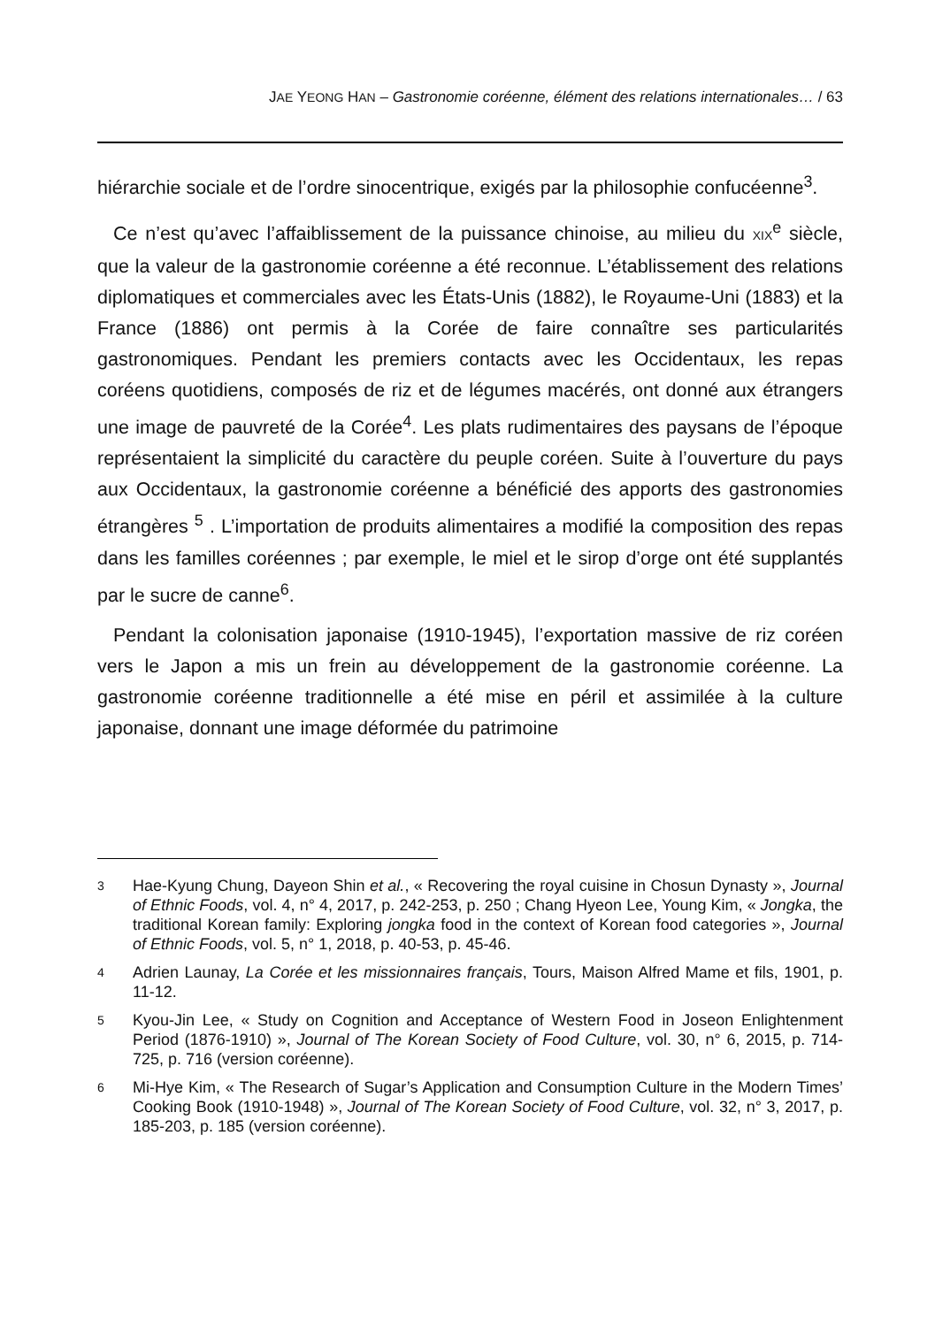JAE YEONG HAN – Gastronomie coréenne, élément des relations internationales… / 63
hiérarchie sociale et de l’ordre sinocentrique, exigés par la philosophie confucéenne<sup>3</sup>.
Ce n’est qu’avec l’affaiblissement de la puissance chinoise, au milieu du XIX<sup>e</sup> siècle, que la valeur de la gastronomie coréenne a été reconnue. L’établissement des relations diplomatiques et commerciales avec les États-Unis (1882), le Royaume-Uni (1883) et la France (1886) ont permis à la Corée de faire connaître ses particularités gastronomiques. Pendant les premiers contacts avec les Occidentaux, les repas coréens quotidiens, composés de riz et de légumes macérés, ont donné aux étrangers une image de pauvreté de la Corée<sup>4</sup>. Les plats rudimentaires des paysans de l’époque représentaient la simplicité du caractère du peuple coréen. Suite à l’ouverture du pays aux Occidentaux, la gastronomie coréenne a bénéficié des apports des gastronomies étrangères <sup>5</sup> . L’importation de produits alimentaires a modifié la composition des repas dans les familles coréennes ; par exemple, le miel et le sirop d’orge ont été supplantés par le sucre de canne<sup>6</sup>.
Pendant la colonisation japonaise (1910-1945), l’exportation massive de riz coréen vers le Japon a mis un frein au développement de la gastronomie coréenne. La gastronomie coréenne traditionnelle a été mise en péril et assimilée à la culture japonaise, donnant une image déformée du patrimoine
3 Hae-Kyung Chung, Dayeon Shin et al., « Recovering the royal cuisine in Chosun Dynasty », Journal of Ethnic Foods, vol. 4, n° 4, 2017, p. 242-253, p. 250 ; Chang Hyeon Lee, Young Kim, « Jongka, the traditional Korean family: Exploring jongka food in the context of Korean food categories », Journal of Ethnic Foods, vol. 5, n° 1, 2018, p. 40-53, p. 45-46.
4 Adrien Launay, La Corée et les missionnaires français, Tours, Maison Alfred Mame et fils, 1901, p. 11-12.
5 Kyou-Jin Lee, « Study on Cognition and Acceptance of Western Food in Joseon Enlightenment Period (1876-1910) », Journal of The Korean Society of Food Culture, vol. 30, n° 6, 2015, p. 714-725, p. 716 (version coréenne).
6 Mi-Hye Kim, « The Research of Sugar’s Application and Consumption Culture in the Modern Times’ Cooking Book (1910-1948) », Journal of The Korean Society of Food Culture, vol. 32, n° 3, 2017, p. 185-203, p. 185 (version coréenne).